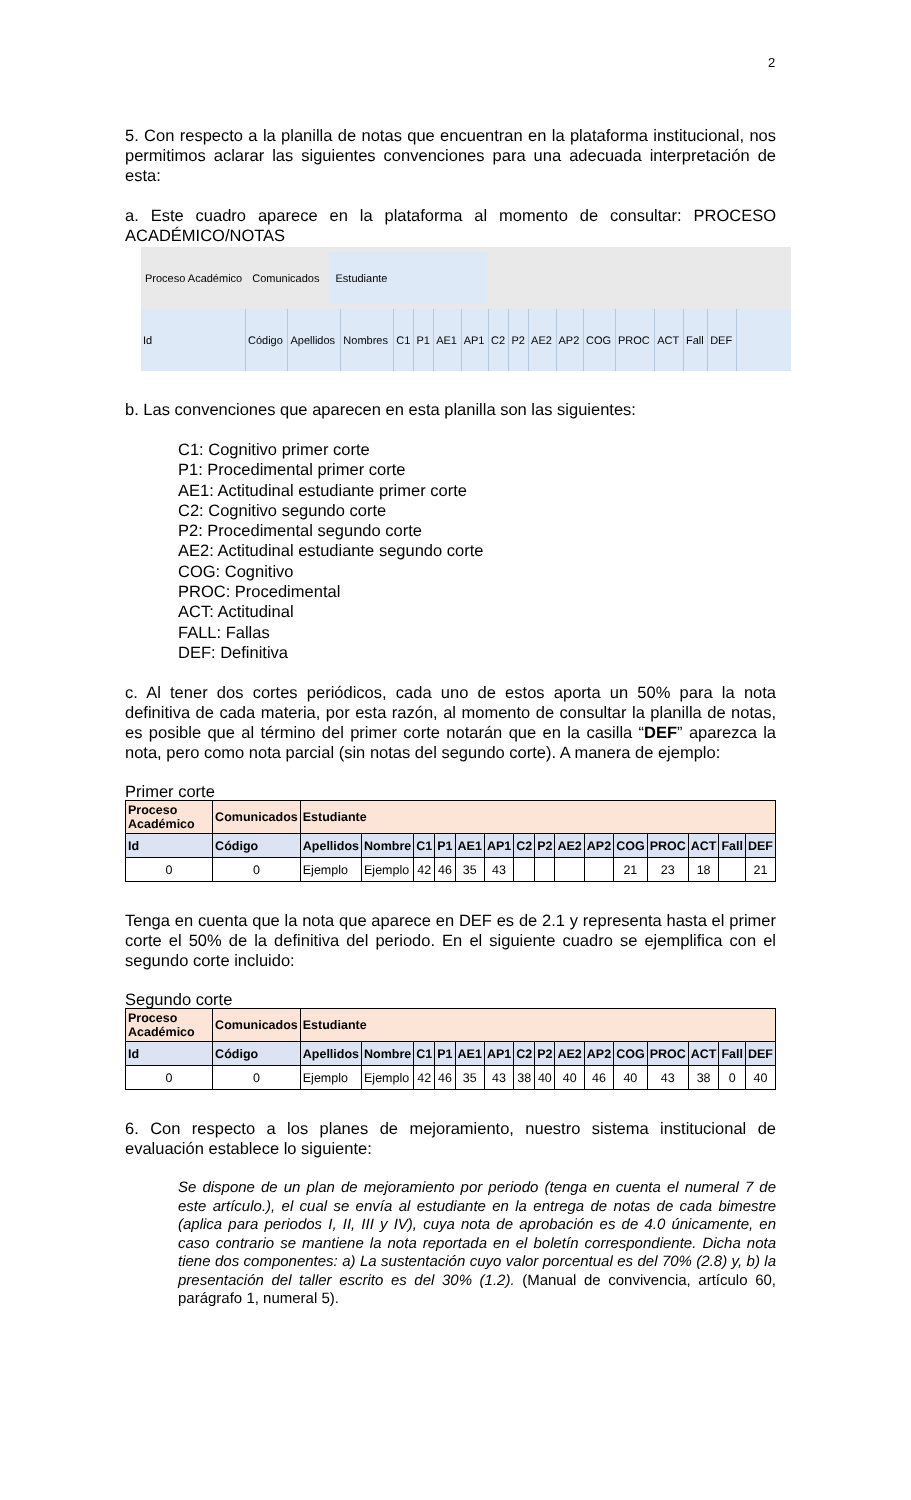2
5. Con respecto a la planilla de notas que encuentran en la plataforma institucional, nos permitimos aclarar las siguientes convenciones para una adecuada interpretación de esta:
a. Este cuadro aparece en la plataforma al momento de consultar: PROCESO ACADÉMICO/NOTAS
Proceso Académico Comunicados Estudiante
| Id | Código | Apellidos | Nombres | C1 | P1 | AE1 | AP1 | C2 | P2 | AE2 | AP2 | COG | PROC | ACT | Fall | DEF | |
b. Las convenciones que aparecen en esta planilla son las siguientes:
C1: Cognitivo primer corte
P1: Procedimental primer corte
AE1: Actitudinal estudiante primer corte
C2: Cognitivo segundo corte
P2: Procedimental segundo corte
AE2: Actitudinal estudiante segundo corte
COG: Cognitivo
PROC: Procedimental
ACT: Actitudinal
FALL: Fallas
DEF: Definitiva
c. Al tener dos cortes periódicos, cada uno de estos aporta un 50% para la nota definitiva de cada materia, por esta razón, al momento de consultar la planilla de notas, es posible que al término del primer corte notarán que en la casilla “DEF” aparezca la nota, pero como nota parcial (sin notas del segundo corte). A manera de ejemplo:
Primer corte
| Proceso Académico | Comunicados | Estudiante | | | | | | | | | | | | | | |
| Id | Código | Apellidos | Nombre | C1 | P1 | AE1 | AP1 | C2 | P2 | AE2 | AP2 | COG | PROC | ACT | Fall | DEF |
| 0 | 0 | Ejemplo | Ejemplo | 42 | 46 | 35 | 43 | | | | | 21 | 23 | 18 | | 21 |
Tenga en cuenta que la nota que aparece en DEF es de 2.1 y representa hasta el primer corte el 50% de la definitiva del periodo. En el siguiente cuadro se ejemplifica con el segundo corte incluido:
Segundo corte
| Proceso Académico | Comunicados | Estudiante | | | | | | | | | | | | | | |
| Id | Código | Apellidos | Nombre | C1 | P1 | AE1 | AP1 | C2 | P2 | AE2 | AP2 | COG | PROC | ACT | Fall | DEF |
| 0 | 0 | Ejemplo | Ejemplo | 42 | 46 | 35 | 43 | 38 | 40 | 40 | 46 | 40 | 43 | 38 | 0 | 40 |
6. Con respecto a los planes de mejoramiento, nuestro sistema institucional de evaluación establece lo siguiente:
Se dispone de un plan de mejoramiento por periodo (tenga en cuenta el numeral 7 de este artículo.), el cual se envía al estudiante en la entrega de notas de cada bimestre (aplica para periodos I, II, III y IV), cuya nota de aprobación es de 4.0 únicamente, en caso contrario se mantiene la nota reportada en el boletín correspondiente. Dicha nota tiene dos componentes: a) La sustentación cuyo valor porcentual es del 70% (2.8) y, b) la presentación del taller escrito es del 30% (1.2). (Manual de convivencia, artículo 60, parágrafo 1, numeral 5).